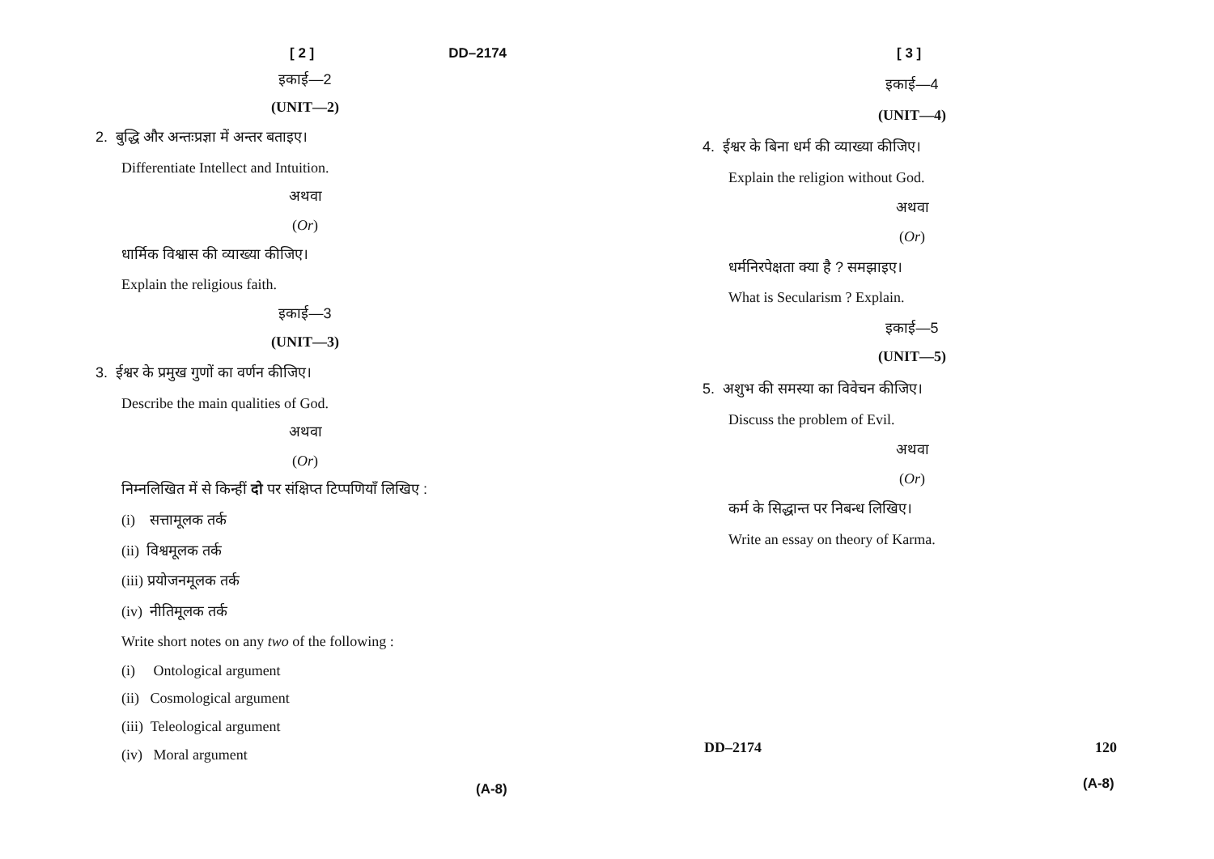[ 2 ] DD–2174
इकाई—2
(UNIT—2)
2. बुद्धि और अन्तःप्रज्ञा में अन्तर बताइए।
Differentiate Intellect and Intuition.
अथवा
(Or)
धार्मिक विश्वास की व्याख्या कीजिए।
Explain the religious faith.
इकाई—3
(UNIT—3)
3. ईश्वर के प्रमुख गुणों का वर्णन कीजिए।
Describe the main qualities of God.
अथवा
(Or)
निम्नलिखित में से किन्हीं दो पर संक्षिप्त टिप्पणियाँ लिखिए :
(i) सत्तामूलक तर्क
(ii) विश्वमूलक तर्क
(iii) प्रयोजनमूलक तर्क
(iv) नीतिमूलक तर्क
Write short notes on any two of the following :
(i) Ontological argument
(ii) Cosmological argument
(iii) Teleological argument
(iv) Moral argument
(A-8)
[ 3 ]
इकाई—4
(UNIT—4)
4. ईश्वर के बिना धर्म की व्याख्या कीजिए।
Explain the religion without God.
अथवा
(Or)
धर्मनिरपेक्षता क्या है ? समझाइए।
What is Secularism ? Explain.
इकाई—5
(UNIT—5)
5. अशुभ की समस्या का विवेचन कीजिए।
Discuss the problem of Evil.
अथवा
(Or)
कर्म के सिद्धान्त पर निबन्ध लिखिए।
Write an essay on theory of Karma.
DD–2174 120
(A-8)